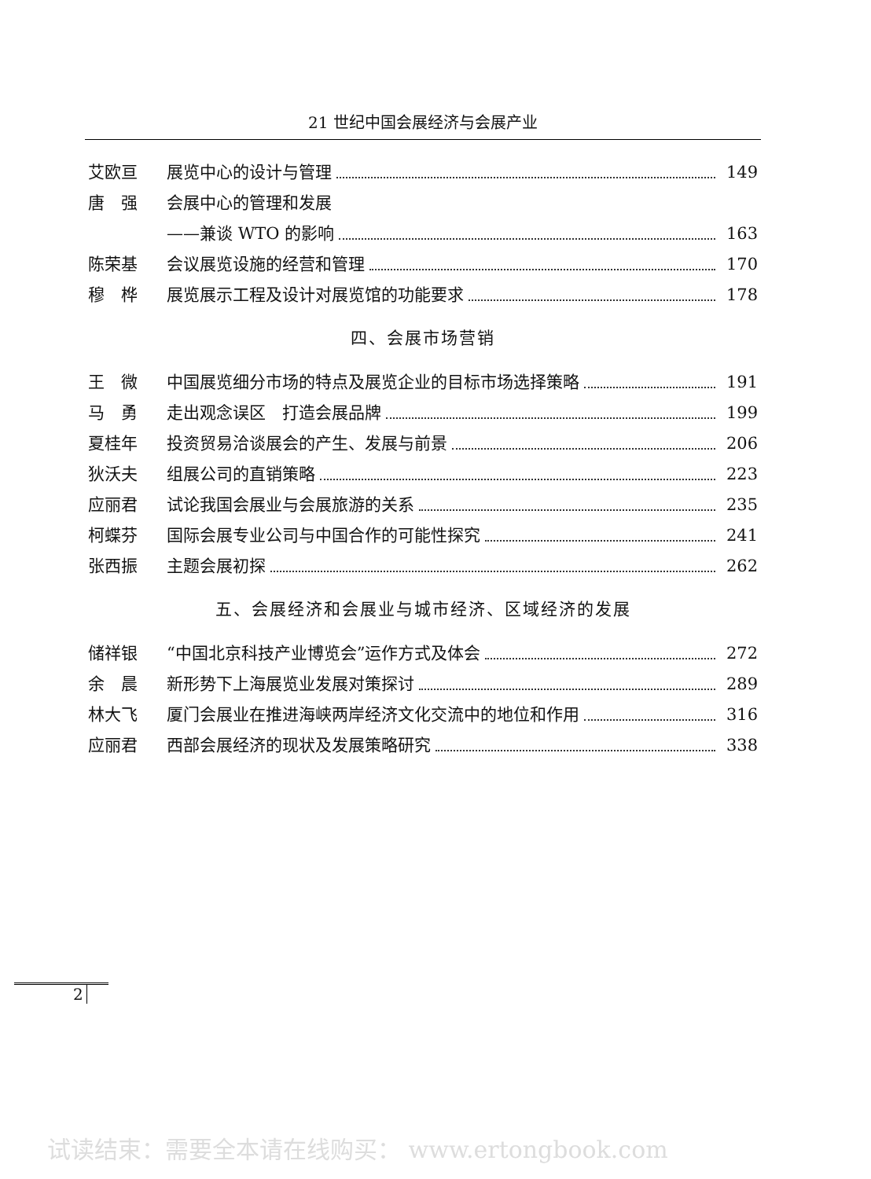21 世纪中国会展经济与会展产业
艾欧亘 展览中心的设计与管理 149
唐　强 会展中心的管理和发展
——兼谈 WTO 的影响 163
陈荣基 会议展览设施的经营和管理 170
穆　桦 展览展示工程及设计对展览馆的功能要求 178
四、会展市场营销
王　微 中国展览细分市场的特点及展览企业的目标市场选择策略
191
马　勇 走出观念误区　打造会展品牌 199
夏桂年 投资贸易洽谈展会的产生、发展与前景 206
狄沃夫 组展公司的直销策略 223
应丽君 试论我国会展业与会展旅游的关系 235
柯蝶芬 国际会展专业公司与中国合作的可能性探究
241
张西振 主题会展初探 262
五、会展经济和会展业与城市经济、区域经济的发展
储祥银 “中国北京科技产业博览会”运作方式及体会
272
余　晨 新形势下上海展览业发展对策探讨 289
林大飞 厦门会展业在推进海峡两岸经济文化交流中的地位和作用
316
应丽君 西部会展经济的现状及发展策略研究 338
2
试读结束：需要全本请在线购买： www.ertongbook.com